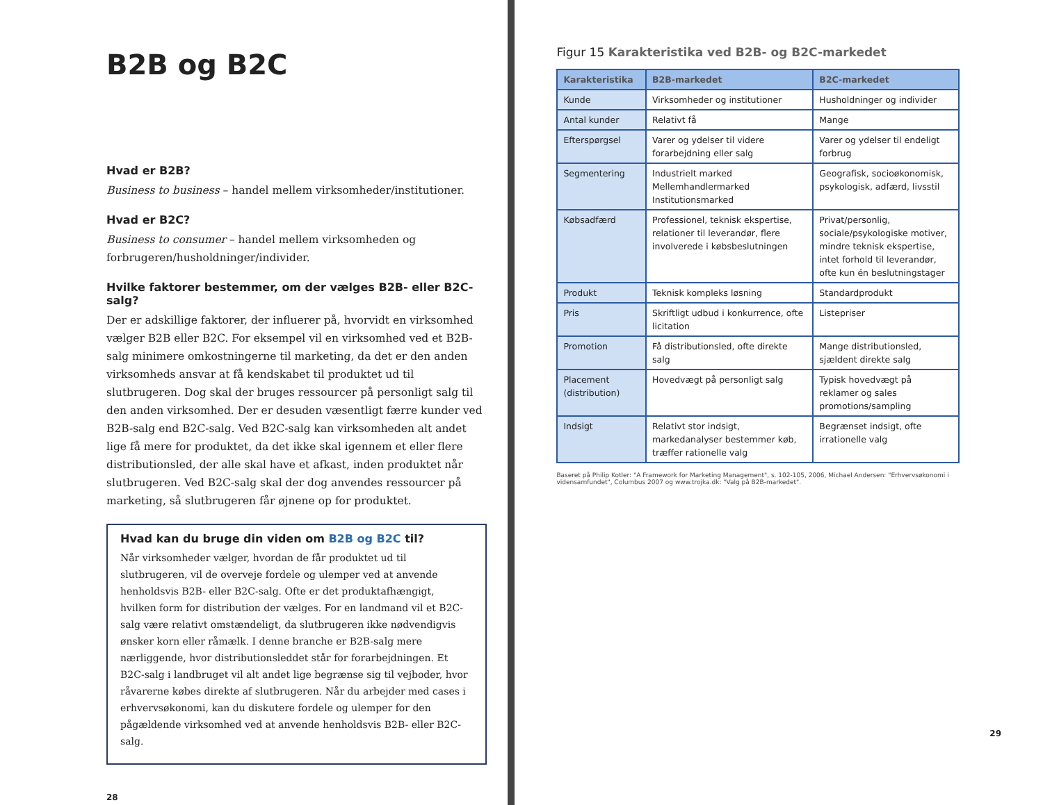B2B og B2C
Hvad er B2B?
Business to business – handel mellem virksomheder/institutioner.
Hvad er B2C?
Business to consumer – handel mellem virksomheden og forbrugeren/husholdninger/individer.
Hvilke faktorer bestemmer, om der vælges B2B- eller B2C-salg?
Der er adskillige faktorer, der influerer på, hvorvidt en virksomhed vælger B2B eller B2C. For eksempel vil en virksomhed ved et B2B-salg minimere omkostningerne til marketing, da det er den anden virksomheds ansvar at få kendskabet til produktet ud til slutbrugeren. Dog skal der bruges ressourcer på personligt salg til den anden virksomhed. Der er desuden væsentligt færre kunder ved B2B-salg end B2C-salg. Ved B2C-salg kan virksomheden alt andet lige få mere for produktet, da det ikke skal igennem et eller flere distributionsled, der alle skal have et afkast, inden produktet når slutbrugeren. Ved B2C-salg skal der dog anvendes ressourcer på marketing, så slutbrugeren får øjnene op for produktet.
Hvad kan du bruge din viden om B2B og B2C til?
Når virksomheder vælger, hvordan de får produktet ud til slutbrugeren, vil de overveje fordele og ulemper ved at anvende henholdsvis B2B- eller B2C-salg. Ofte er det produktafhængigt, hvilken form for distribution der vælges. For en landmand vil et B2C-salg være relativt omstændeligt, da slutbrugeren ikke nødvendigvis ønsker korn eller råmælk. I denne branche er B2B-salg mere nærliggende, hvor distributionsleddet står for forarbejdningen. Et B2C-salg i landbruget vil alt andet lige begrænse sig til vejboder, hvor råvarerne købes direkte af slutbrugeren. Når du arbejder med cases i erhvervsøkonomi, kan du diskutere fordele og ulemper for den pågældende virksomhed ved at anvende henholdsvis B2B- eller B2C-salg.
28
Figur 15 Karakteristika ved B2B- og B2C-markedet
| Karakteristika | B2B-markedet | B2C-markedet |
| --- | --- | --- |
| Kunde | Virksomheder og institutioner | Husholdninger og individer |
| Antal kunder | Relativt få | Mange |
| Efterspørgsel | Varer og ydelser til videre forarbejdning eller salg | Varer og ydelser til endeligt forbrug |
| Segmentering | Industrielt marked Mellemhandlermarked Institutionsmarked | Geografisk, socioøkonomisk, psykologisk, adfærd, livsstil |
| Købsadfærd | Professionel, teknisk ekspertise, relationer til leverandør, flere involverede i købsbeslutningen | Privat/personlig, sociale/psykologiske motiver, mindre teknisk ekspertise, intet forhold til leverandør, ofte kun én beslutningstager |
| Produkt | Teknisk kompleks løsning | Standardprodukt |
| Pris | Skriftligt udbud i konkurrence, ofte licitation | Listepriser |
| Promotion | Få distributionsled, ofte direkte salg | Mange distributionsled, sjældent direkte salg |
| Placement (distribution) | Hovedvægt på personligt salg | Typisk hovedvægt på reklamer og sales promotions/sampling |
| Indsigt | Relativt stor indsigt, markedanalyser bestemmer køb, træffer rationelle valg | Begrænset indsigt, ofte irrationelle valg |
Baseret på Philip Kotler: "A Framework for Marketing Management", s. 102-105, 2006, Michael Andersen: "Erhvervsøkonomi i vidensamfundet", Columbus 2007 og www.trojka.dk: "Valg på B2B-markedet".
29